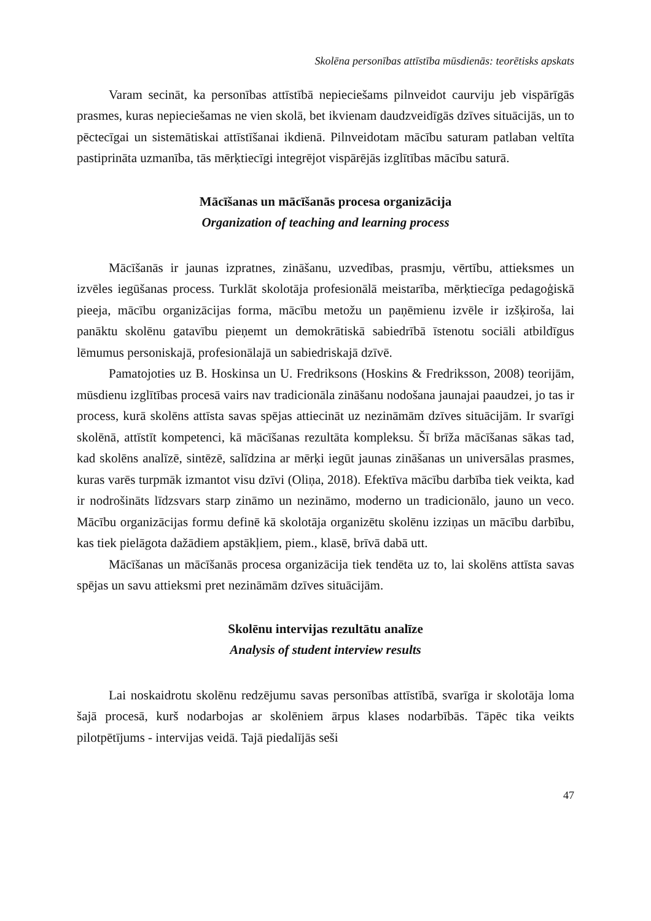Skolēna personības attīstība mūsdienās: teorētisks apskats
Varam secināt, ka personības attīstībā nepieciešams pilnveidot caurviju jeb vispārīgās prasmes, kuras nepieciešamas ne vien skolā, bet ikvienam daudzveidīgās dzīves situācijās, un to pēctecīgai un sistemātiskai attīstīšanai ikdienā. Pilnveidotam mācību saturam patlaban veltīta pastiprināta uzmanība, tās mērķtiecīgi integrējot vispārējās izglītības mācību saturā.
Mācīšanas un mācīšanās procesa organizācija
Organization of teaching and learning process
Mācīšanās ir jaunas izpratnes, zināšanu, uzvedības, prasmju, vērtību, attieksmes un izvēles iegūšanas process. Turklāt skolotāja profesionālā meistarība, mērķtiecīga pedagoģiskā pieeja, mācību organizācijas forma, mācību metožu un paņēmienu izvēle ir izšķiroša, lai panāktu skolēnu gatavību pieņemt un demokrātiskā sabiedrībā īstenotu sociāli atbildīgus lēmumus personiskajā, profesionālajā un sabiedriskajā dzīvē.
Pamatojoties uz B. Hoskinsa un U. Fredriksons (Hoskins & Fredriksson, 2008) teorijām, mūsdienu izglītības procesā vairs nav tradicionāla zināšanu nodošana jaunajai paaudzei, jo tas ir process, kurā skolēns attīsta savas spējas attiecināt uz nezināmām dzīves situācijām. Ir svarīgi skolēnā, attīstīt kompetenci, kā mācīšanas rezultāta kompleksu. Šī brīža mācīšanas sākas tad, kad skolēns analīzē, sintēzē, salīdzina ar mērķi iegūt jaunas zināšanas un universālas prasmes, kuras varēs turpmāk izmantot visu dzīvi (Oliņa, 2018). Efektīva mācību darbība tiek veikta, kad ir nodrošināts līdzsvars starp zināmo un nezināmo, moderno un tradicionālo, jauno un veco. Mācību organizācijas formu definē kā skolotāja organizētu skolēnu izziņas un mācību darbību, kas tiek pielāgota dažādiem apstākļiem, piem., klasē, brīvā dabā utt.
Mācīšanas un mācīšanās procesa organizācija tiek tendēta uz to, lai skolēns attīsta savas spējas un savu attieksmi pret nezināmām dzīves situācijām.
Skolēnu intervijas rezultātu analīze
Analysis of student interview results
Lai noskaidrotu skolēnu redzējumu savas personības attīstībā, svarīga ir skolotāja loma šajā procesā, kurš nodarbojas ar skolēniem ārpus klases nodarbībās. Tāpēc tika veikts pilotpētījums - intervijas veidā. Tajā piedalījās seši
47